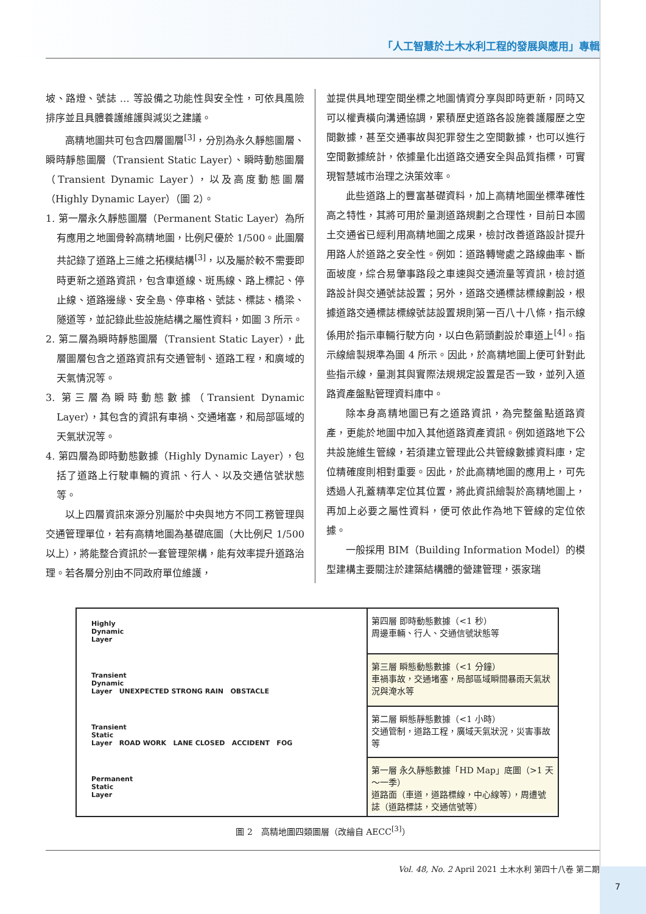「人工智慧於土木水利工程的發展與應用」專輯
坡、路燈、號誌 … 等設備之功能性與安全性，可依具風險排序並且具體養護維護與減災之建議。
高精地圖共可包含四層圖層<sup>[3]</sup>，分別為永久靜態圖層、瞬時靜態圖層（Transient Static Layer）、瞬時動態圖層（Transient Dynamic Layer），以及高度動態圖層（Highly Dynamic Layer）（圖 2）。
1. 第一層永久靜態圖層（Permanent Static Layer）為所有應用之地圖骨幹高精地圖，比例尺優於 1/500。此圖層共記錄了道路上三維之拓樸結構<sup>[3]</sup>，以及屬於較不需要即時更新之道路資訊，包含車道線、斑馬線、路上標記、停止線、道路邊緣、安全島、停車格、號誌、標誌、橋梁、隧道等，並記錄此些設施結構之屬性資料，如圖 3 所示。
2. 第二層為瞬時靜態圖層（Transient Static Layer），此層圖層包含之道路資訊有交通管制、道路工程，和廣域的天氣情況等。
3. 第三層為瞬時動態數據（Transient Dynamic Layer），其包含的資訊有車禍、交通堵塞，和局部區域的天氣狀況等。
4. 第四層為即時動態數據（Highly Dynamic Layer），包括了道路上行駛車輛的資訊、行人、以及交通信號狀態等。
以上四層資訊來源分別屬於中央與地方不同工務管理與交通管理單位，若有高精地圖為基礎底圖（大比例尺 1/500 以上），將能整合資訊於一套管理架構，能有效率提升道路治理。若各層分別由不同政府單位維護，
並提供具地理空間坐標之地圖情資分享與即時更新，同時又可以權責橫向溝通協調，累積歷史道路各設施養護履歷之空間數據，甚至交通事故與犯罪發生之空間數據，也可以進行空間數據統計，依據量化出道路交通安全與品質指標，可實現智慧城市治理之決策效率。
此些道路上的豐富基礎資料，加上高精地圖坐標準確性高之特性，其將可用於量測道路規劃之合理性，目前日本國土交通省已經利用高精地圖之成果，檢討改善道路設計提升用路人於道路之安全性。例如：道路轉彎處之路線曲率、斷面坡度，綜合易肇事路段之車速與交通流量等資訊，檢討道路設計與交通號誌設置；另外，道路交通標誌標線劃設，根據道路交通標誌標線號誌設置規則第一百八十八條，指示線係用於指示車輛行駛方向，以白色箭頭劃設於車道上<sup>[4]</sup>。指示線繪製規準為圖 4 所示。因此，於高精地圖上便可針對此些指示線，量測其與實際法規規定設置是否一致，並列入道路資產盤點管理資料庫中。
除本身高精地圖已有之道路資訊，為完整盤點道路資產，更能於地圖中加入其他道路資產資訊。例如道路地下公共設施維生管線，若須建立管理此公共管線數據資料庫，定位精確度則相對重要。因此，於此高精地圖的應用上，可先透過人孔蓋精準定位其位置，將此資訊繪製於高精地圖上，再加上必要之屬性資料，便可依此作為地下管線的定位依據。
一般採用 BIM（Building Information Model）的模型建構主要關注於建築結構體的營建管理，張家瑞
Highly
Dynamic
Layer
Transient
Dynamic
Layer UNEXPECTED STRONG RAIN OBSTACLE
Transient
Static
Layer ROAD WORK LANE CLOSED ACCIDENT FOG
Permanent
Static
Layer
第四層 即時動態數據（<1 秒）
周邊車輛、行人、交通信號狀態等
第三層 瞬態動態數據（<1 分鐘）
車禍事故，交通堵塞，局部區域瞬間暴雨天氣狀況與淹水等
第二層 瞬態靜態數據（<1 小時）
交通管制，道路工程，廣域天氣狀況，災害事故等
第一層 永久靜態數據「HD Map」底圖（>1 天～一季）
道路面（車道，道路標線，中心線等），周遭號誌（道路標誌，交通信號等）
圖 2　高精地圖四類圖層（改繪自 AECC<sup>[3]</sup>）
Vol. 48, No. 2 April 2021 土木水利 第四十八卷 第二期
7